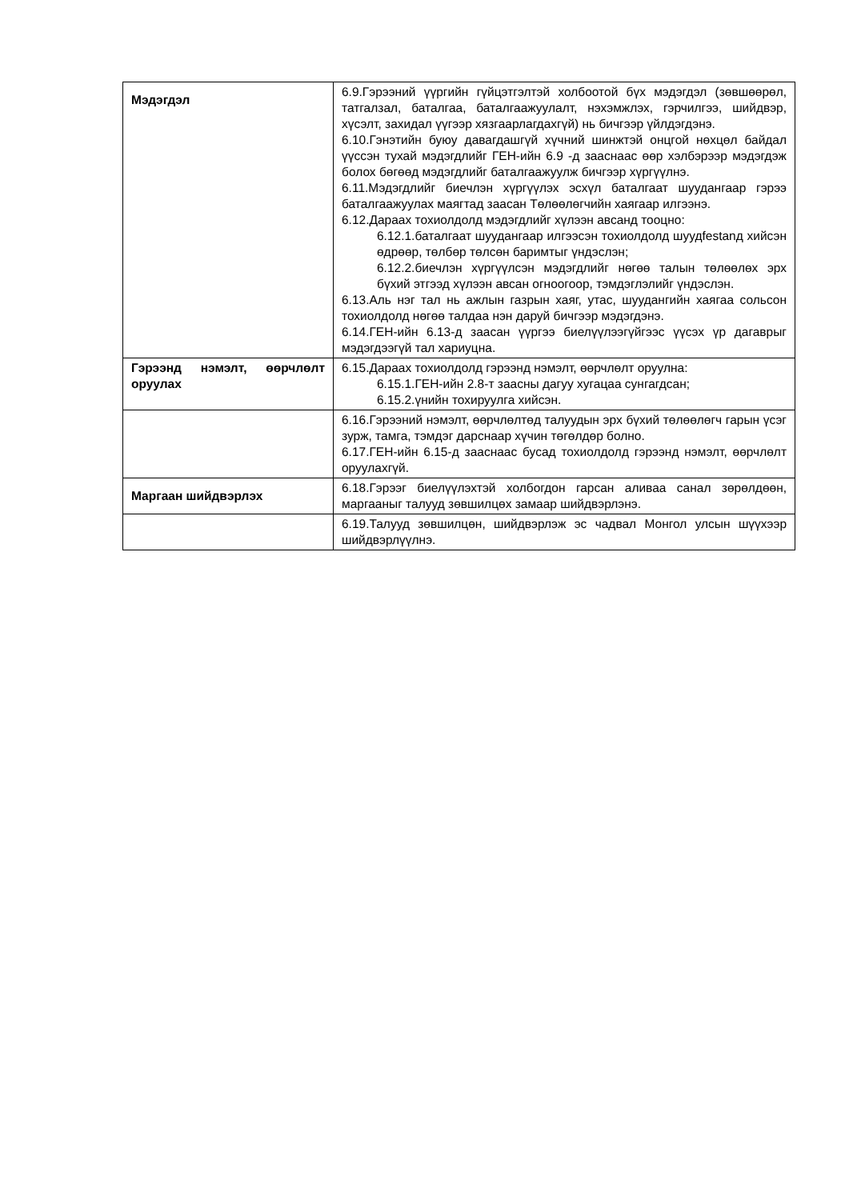| Мэдэгдэл | 6.9.Гэрээний үүргийн гүйцэтгэлтэй холбоотой бүх мэдэгдэл (зөвшөөрөл, татгалзал, баталгаа, баталгаажуулалт, нэхэмжлэх, гэрчилгээ, шийдвэр, хүсэлт, захидал үүгээр хязгаарлагдахгүй) нь бичгээр үйлдэгдэнэ. 6.10.Гэнэтийн буюу давагдашгүй хүчний шинжтэй онцгой нөхцөл байдал үүссэн тухай мэдэгдлийг ГЕН-ийн 6.9 -д зааснаас өөр хэлбэрээр мэдэгдэж болох бөгөөд мэдэгдлийг баталгаажуулж бичгээр хүргүүлнэ. 6.11.Мэдэгдлийг биечлэн хүргүүлэх эсхүл баталгаат шуудангаар гэрээ баталгаажуулах маягтад заасан Төлөөлөгчийн хаягаар илгээнэ. 6.12.Дараах тохиолдолд мэдэгдлийг хүлээн авсанд тооцно: 6.12.1.баталгаат шуудангаар илгээсэн тохиолдолд шуудfestanд хийсэн өдрөөр, төлбөр төлсөн баримтыг үндэслэн; 6.12.2.биечлэн хүргүүлсэн мэдэгдлийг нөгөө талын төлөөлөх эрх бүхий этгээд хүлээн авсан огноогоор, тэмдэглэлийг үндэслэн. 6.13.Аль нэг тал нь ажлын газрын хаяг, утас, шуудангийн хаягаа сольсон тохиолдолд нөгөө талдаа нэн даруй бичгээр мэдэгдэнэ. 6.14.ГЕН-ийн 6.13-д заасан үүргээ биелүүлээгүйгээс үүсэх үр дагаврыг мэдэгдээгүй тал хариуцна. |
| Гэрээнд нэмэлт, өөрчлөлт оруулах | 6.15.Дараах тохиолдолд гэрээнд нэмэлт, өөрчлөлт оруулна: 6.15.1.ГЕН-ийн 2.8-т заасны дагуу хугацаа сунгагдсан; 6.15.2.үнийн тохируулга хийсэн. |
| | 6.16.Гэрээний нэмэлт, өөрчлөлтөд талуудын эрх бүхий төлөөлөгч гарын үсэг зурж, тамга, тэмдэг дарснаар хүчин төгөлдөр болно. 6.17.ГЕН-ийн 6.15-д зааснаас бусад тохиолдолд гэрээнд нэмэлт, өөрчлөлт оруулахгүй. |
| Маргаан шийдвэрлэх | 6.18.Гэрээг биелүүлэхтэй холбогдон гарсан аливаа санал зөрөлдөөн, маргааныг талууд зөвшилцөх замаар шийдвэрлэнэ. |
| | 6.19.Талууд зөвшилцөн, шийдвэрлэж эс чадвал Монгол улсын шүүхээр шийдвэрлүүлнэ. |